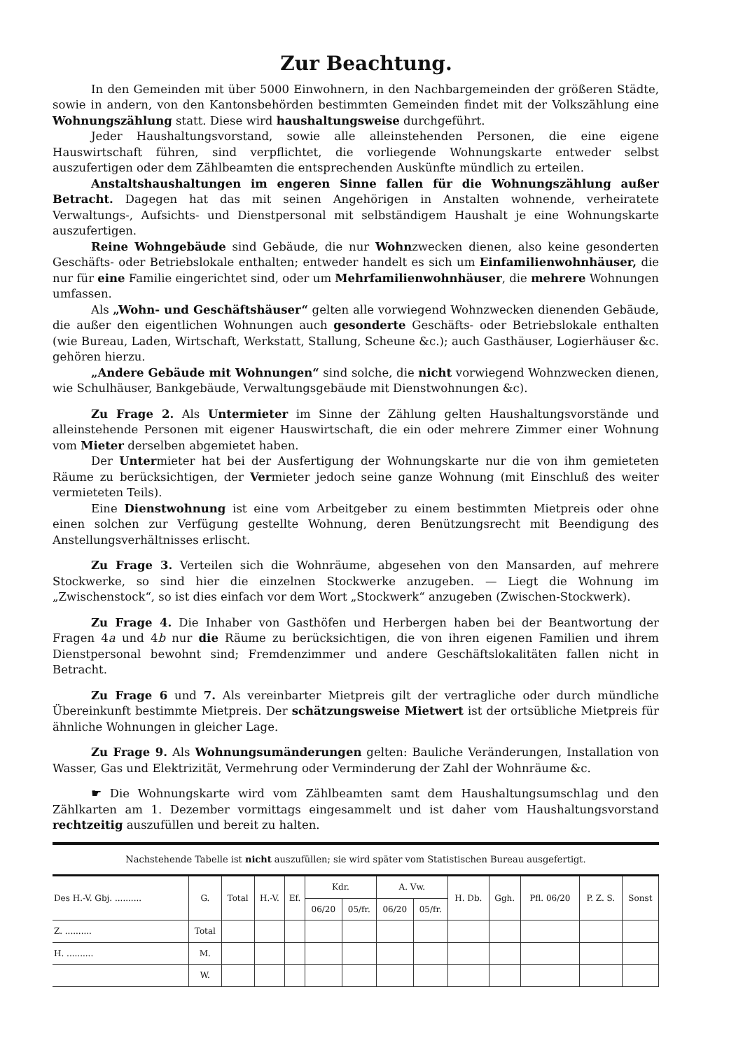Zur Beachtung.
In den Gemeinden mit über 5000 Einwohnern, in den Nachbargemeinden der größeren Städte, sowie in andern, von den Kantonsbehörden bestimmten Gemeinden findet mit der Volkszählung eine Wohnungszählung statt. Diese wird haushaltungsweise durchgeführt.
Jeder Haushaltungsvorstand, sowie alle alleinstehenden Personen, die eine eigene Hauswirtschaft führen, sind verpflichtet, die vorliegende Wohnungskarte entweder selbst auszufertigen oder dem Zählbeamten die entsprechenden Auskünfte mündlich zu erteilen.
Anstaltshaushaltungen im engeren Sinne fallen für die Wohnungszählung außer Betracht. Dagegen hat das mit seinen Angehörigen in Anstalten wohnende, verheiratete Verwaltungs-, Aufsichts- und Dienstpersonal mit selbständigem Haushalt je eine Wohnungskarte auszufertigen.
Reine Wohngebäude sind Gebäude, die nur Wohnzwecken dienen, also keine gesonderten Geschäfts- oder Betriebslokale enthalten; entweder handelt es sich um Einfamilienwohnhäuser, die nur für eine Familie eingerichtet sind, oder um Mehrfamilienwohnhäuser, die mehrere Wohnungen umfassen.
Als „Wohn- und Geschäftshäuser“ gelten alle vorwiegend Wohnzwecken dienenden Gebäude, die außer den eigentlichen Wohnungen auch gesonderte Geschäfts- oder Betriebslokale enthalten (wie Bureau, Laden, Wirtschaft, Werkstatt, Stallung, Scheune &c.); auch Gasthäuser, Logierhäuser &c. gehören hierzu.
„Andere Gebäude mit Wohnungen“ sind solche, die nicht vorwiegend Wohnzwecken dienen, wie Schulhäuser, Bankgebäude, Verwaltungsgebäude mit Dienstwohnungen &c).
Zu Frage 2. Als Untermieter im Sinne der Zählung gelten Haushaltungsvorstände und alleinstehende Personen mit eigener Hauswirtschaft, die ein oder mehrere Zimmer einer Wohnung vom Mieter derselben abgemietet haben.
Der Untermieter hat bei der Ausfertigung der Wohnungskarte nur die von ihm gemieteten Räume zu berücksichtigen, der Vermieter jedoch seine ganze Wohnung (mit Einschluß des weiter vermieteten Teils).
Eine Dienstwohnung ist eine vom Arbeitgeber zu einem bestimmten Mietpreis oder ohne einen solchen zur Verfügung gestellte Wohnung, deren Benützungsrecht mit Beendigung des Anstellungsverhältnisses erlischt.
Zu Frage 3. Verteilen sich die Wohnräume, abgesehen von den Mansarden, auf mehrere Stockwerke, so sind hier die einzelnen Stockwerke anzugeben. — Liegt die Wohnung im „Zwischenstock“, so ist dies einfach vor dem Wort „Stockwerk“ anzugeben (Zwischen-Stockwerk).
Zu Frage 4. Die Inhaber von Gasthöfen und Herbergen haben bei der Beantwortung der Fragen 4a und 4b nur die Räume zu berücksichtigen, die von ihren eigenen Familien und ihrem Dienstpersonal bewohnt sind; Fremdenzimmer und andere Geschäftslokalitäten fallen nicht in Betracht.
Zu Frage 6 und 7. Als vereinbarter Mietpreis gilt der vertragliche oder durch mündliche Übereinkunft bestimmte Mietpreis. Der schätzungsweise Mietwert ist der ortsübliche Mietpreis für ähnliche Wohnungen in gleicher Lage.
Zu Frage 9. Als Wohnungsumänderungen gelten: Bauliche Veränderungen, Installation von Wasser, Gas und Elektrizität, Vermehrung oder Verminderung der Zahl der Wohnräume &c.
☛ Die Wohnungskarte wird vom Zählbeamten samt dem Haushaltungsumschlag und den Zählkarten am 1. Dezember vormittags eingesammelt und ist daher vom Haushaltungsvorstand rechtzeitig auszufüllen und bereit zu halten.
Nachstehende Tabelle ist nicht auszufüllen; sie wird später vom Statistischen Bureau ausgefertigt.
| Des H.-V. Gbj. .......... | G. | Total | H.-V. | Ef. | Kdr. | | A. Vw. | | H. Db. | Ggh. | Pfl. 06/20 | P. Z. S. | Sonst |
| | | | | | 06/20 | 05/fr. | 06/20 | 05/fr. | | | | | |
| Z. .......... | Total | | | | | | | | | | | | |
| H. .......... | M. | | | | | | | | | | | | |
| | W. | | | | | | | | | | | | |